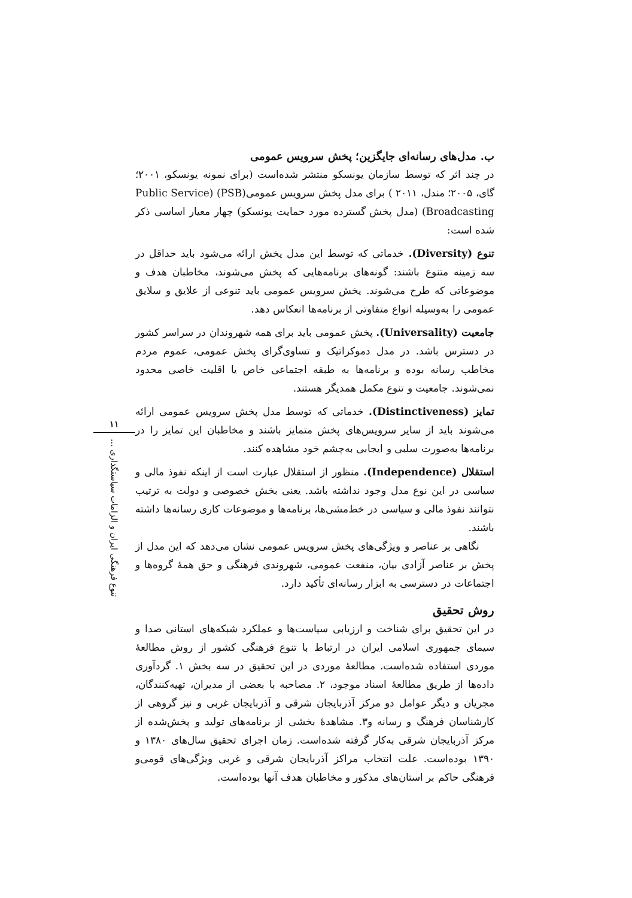ب. مدل‌های رسانه‌ای جایگزین؛ پخش سرویس عمومی
در چند اثر که توسط سازمان یونسکو منتشر شده‌است (برای نمونه یونسکو، ۲۰۰۱؛ گای، ۲۰۰۵؛ مندل، ۲۰۱۱ ) برای مدل پخش سرویس عمومی(PSB) (Public Service Broadcasting) (مدل پخش گسترده مورد حمایت یونسکو) چهار معیار اساسی ذکر شده است:
تنوع (Diversity). خدماتی که توسط این مدل پخش ارائه می‌شود باید حداقل در سه زمینه متنوع باشند: گونه‌های برنامه‌هایی که پخش می‌شوند، مخاطبان هدف و موضوعاتی که طرح می‌شوند. پخش سرویس عمومی باید تنوعی از علایق و سلایق عمومی را به‌وسیله انواع متفاوتی از برنامه‌ها انعکاس دهد.
جامعیت (Universality). پخش عمومی باید برای همه شهروندان در سراسر کشور در دسترس باشد. در مدل دموکراتیک و تساوی‌گرای پخش عمومی، عموم مردم مخاطب رسانه بوده و برنامه‌ها به طبقه اجتماعی خاص یا اقلیت خاصی محدود نمی‌شوند. جامعیت و تنوع مکمل همدیگر هستند.
تمایز (Distinctiveness). خدماتی که توسط مدل پخش سرویس عمومی ارائه می‌شوند باید از سایر سرویس‌های پخش متمایز باشند و مخاطبان این تمایز را در برنامه‌ها به‌صورت سلبی و ایجابی به‌چشم خود مشاهده کنند.
استقلال (Independence). منظور از استقلال عبارت است از اینکه نفوذ مالی و سیاسی در این نوع مدل وجود نداشته باشد. یعنی بخش خصوصی و دولت به ترتیب نتوانند نفوذ مالی و سیاسی در خط‌مشی‌ها، برنامه‌ها و موضوعات کاری رسانه‌ها داشته باشند.
نگاهی بر عناصر و ویژگی‌های پخش سرویس عمومی نشان می‌دهد که این مدل از پخش بر عناصر آزادی بیان، منفعت عمومی، شهروندی فرهنگی و حق همهٔ گروه‌ها و اجتماعات در دسترسی به ابزار رسانه‌ای تأکید دارد.
روش تحقیق
در این تحقیق برای شناخت و ارزیابی سیاست‌ها و عملکرد شبکه‌های استانی صدا و سیمای جمهوری اسلامی ایران در ارتباط با تنوع فرهنگی کشور از روش مطالعهٔ موردی استفاده شده‌است. مطالعهٔ موردی در این تحقیق در سه بخش ۱. گردآوری داده‌ها از طریق مطالعهٔ اسناد موجود، ۲. مصاحبه با بعضی از مدیران، تهیه‌کنندگان، مجریان و دیگر عوامل دو مرکز آذربایجان شرقی و آذربایجان غربی و نیز گروهی از کارشناسان فرهنگ و رسانه و۳. مشاهدهٔ بخشی از برنامه‌های تولید و پخش‌شده از مرکز آذربایجان شرقی به‌کار گرفته شده‌است. زمان اجرای تحقیق سال‌های ۱۳۸۰ و ۱۳۹۰ بوده‌است. علت انتخاب مراکز آذربایجان شرقی و غربی ویژگی‌های قومی‌و فرهنگی حاکم بر استان‌های مذکور و مخاطبان هدف آنها بوده‌است.
۱۱
تنوع فرهنگی ایران و الزامات سیاستگذاری ...